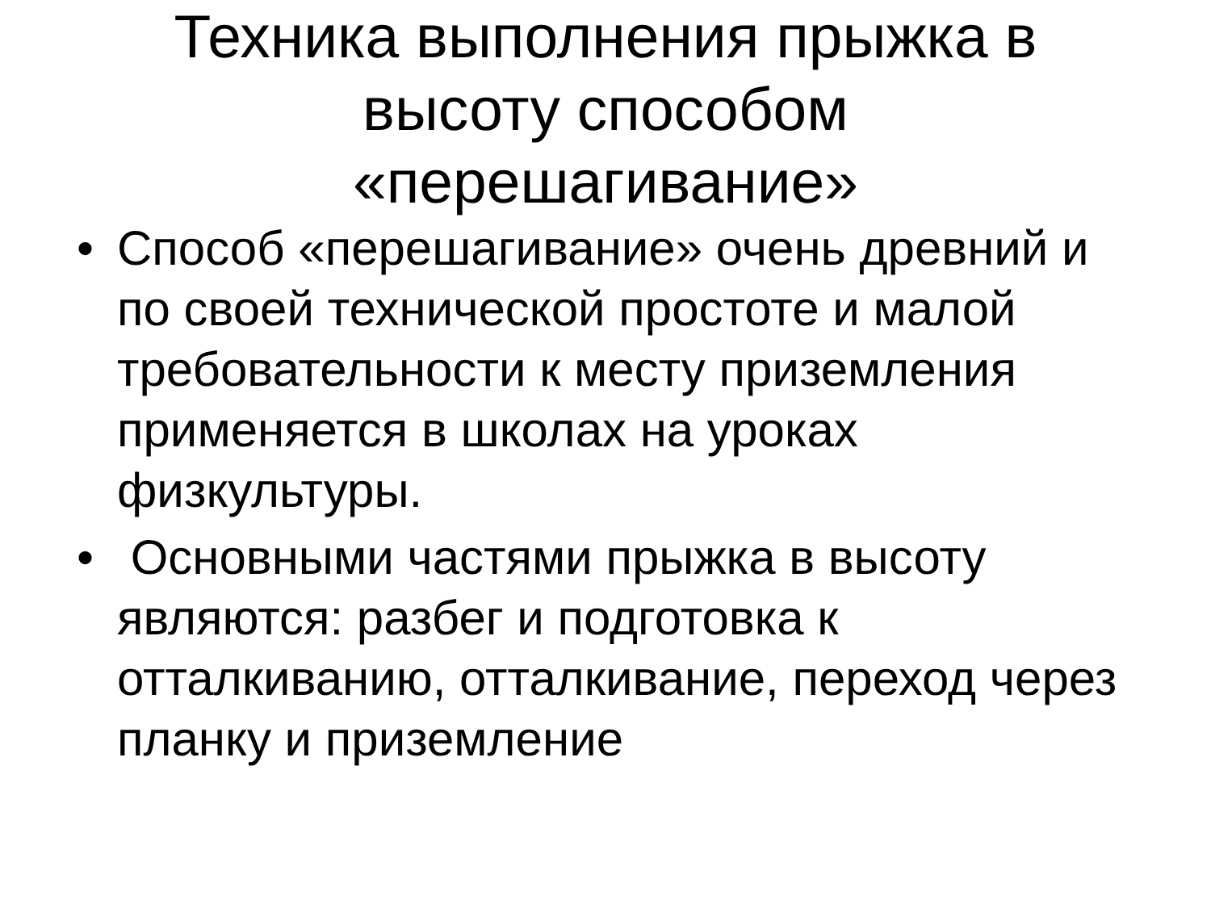Техника выполнения прыжка в высоту способом «перешагивание»
• Способ «перешагивание» очень древний и по своей технической простоте и малой требовательности к месту приземления применяется в школах на уроках физкультуры.
• Основными частями прыжка в высоту являются: разбег и подготовка к отталкиванию, отталкивание, переход через планку и приземление